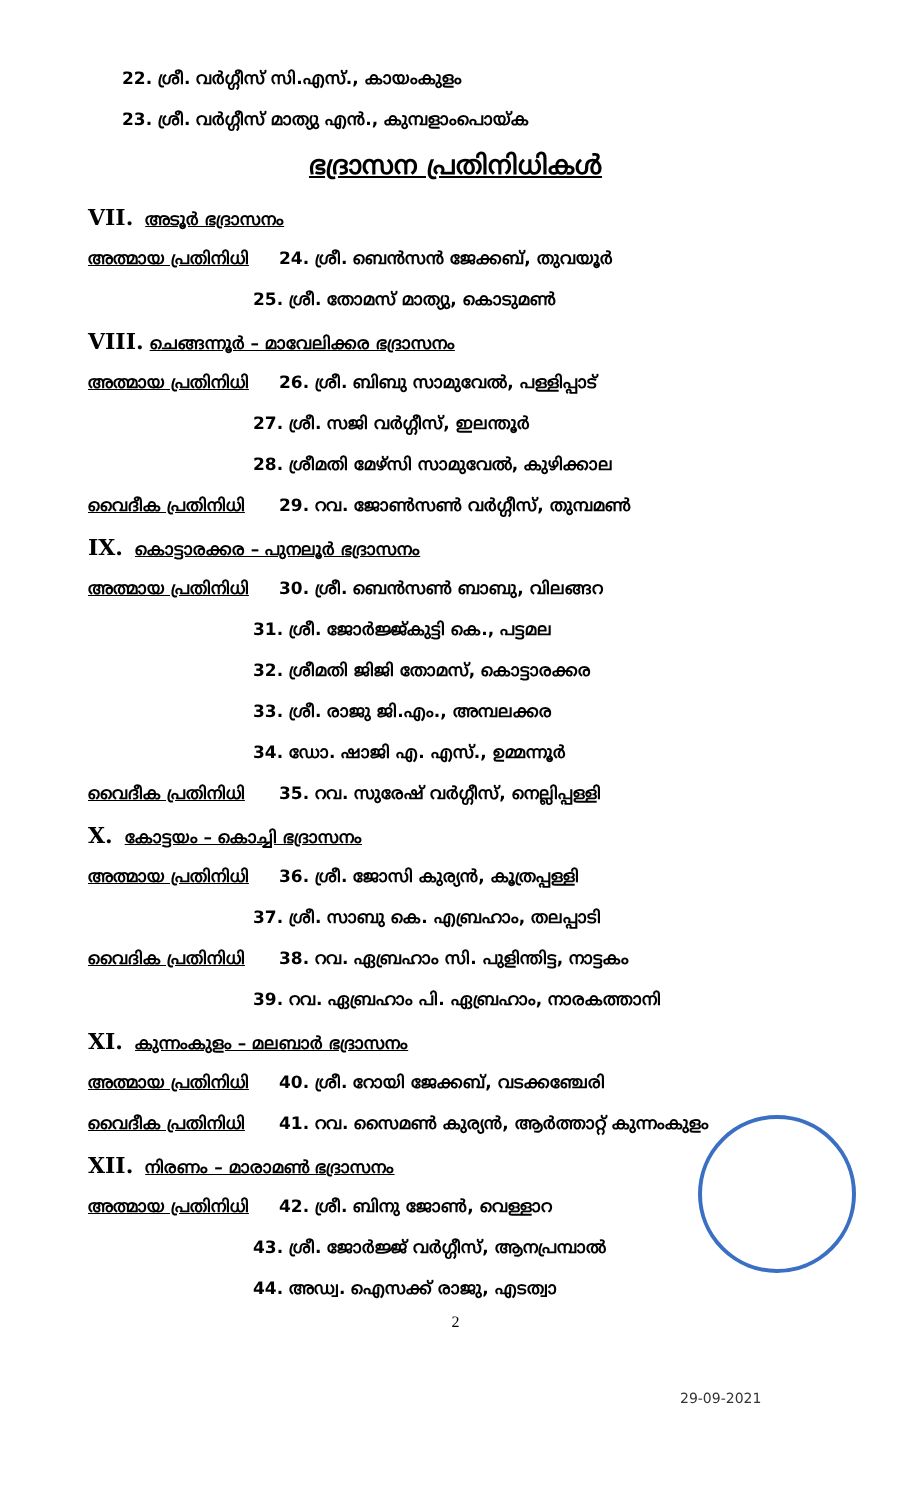22. ശ്രീ. വർഗ്ഗീസ് സി.എസ്., കായംകുളം
23. ശ്രീ. വർഗ്ഗീസ് മാത്യു എൻ., കുമ്പളാംപൊയ്ക
ഭദ്രാസന പ്രതിനിധികൾ
VII. അടൂർ ഭദ്രാസനം
അത്മായ പ്രതിനിധി 24. ശ്രീ. ബെൻസൻ ജേക്കബ്, തുവയൂർ
25. ശ്രീ. തോമസ് മാത്യു, കൊടുമൺ
VIII. ചെങ്ങന്നൂർ – മാവേലിക്കര ഭദ്രാസനം
അത്മായ പ്രതിനിധി 26. ശ്രീ. ബിബു സാമുവേൽ, പള്ളിപ്പാട്
27. ശ്രീ. സജി വർഗ്ഗീസ്, ഇലന്തൂർ
28. ശ്രീമതി മേഴ്സി സാമുവേൽ, കുഴിക്കാല
വൈദീക പ്രതിനിധി 29. റവ. ജോൺസൺ വർഗ്ഗീസ്, തുമ്പമൺ
IX. കൊട്ടാരക്കര – പുനലൂർ ഭദ്രാസനം
അത്മായ പ്രതിനിധി 30. ശ്രീ. ബെൻസൺ ബാബു, വിലങ്ങറ
31. ശ്രീ. ജോർജ്ജ്കുട്ടി കെ., പട്ടമല
32. ശ്രീമതി ജിജി തോമസ്, കൊട്ടാരക്കര
33. ശ്രീ. രാജു ജി.എം., അമ്പലക്കര
34. ഡോ. ഷാജി എ. എസ്., ഉമ്മന്നൂർ
വൈദീക പ്രതിനിധി 35. റവ. സുരേഷ് വർഗ്ഗീസ്, നെല്ലിപ്പള്ളി
X. കോട്ടയം – കൊച്ചി ഭദ്രാസനം
അത്മായ പ്രതിനിധി 36. ശ്രീ. ജോസി കുര്യൻ, കൂത്രപ്പള്ളി
37. ശ്രീ. സാബു കെ. എബ്രഹാം, തലപ്പാടി
വൈദിക പ്രതിനിധി 38. റവ. ഏബ്രഹാം സി. പുളിന്തിട്ട, നാട്ടകം
39. റവ. ഏബ്രഹാം പി. ഏബ്രഹാം, നാരകത്താനി
XI. കുന്നംകുളം – മലബാർ ഭദ്രാസനം
അത്മായ പ്രതിനിധി 40. ശ്രീ. റോയി ജേക്കബ്, വടക്കഞ്ചേരി
വൈദീക പ്രതിനിധി 41. റവ. സൈമൺ കുര്യൻ, ആർത്താറ്റ് കുന്നംകുളം
XII. നിരണം – മാരാമൺ ഭദ്രാസനം
അത്മായ പ്രതിനിധി 42. ശ്രീ. ബിനു ജോൺ, വെള്ളാറ
43. ശ്രീ. ജോർജ്ജ് വർഗ്ഗീസ്, ആനപ്രമ്പാൽ
44. അഡ്വ. ഐസക്ക് രാജു, എടത്വാ
2
29-09-2021